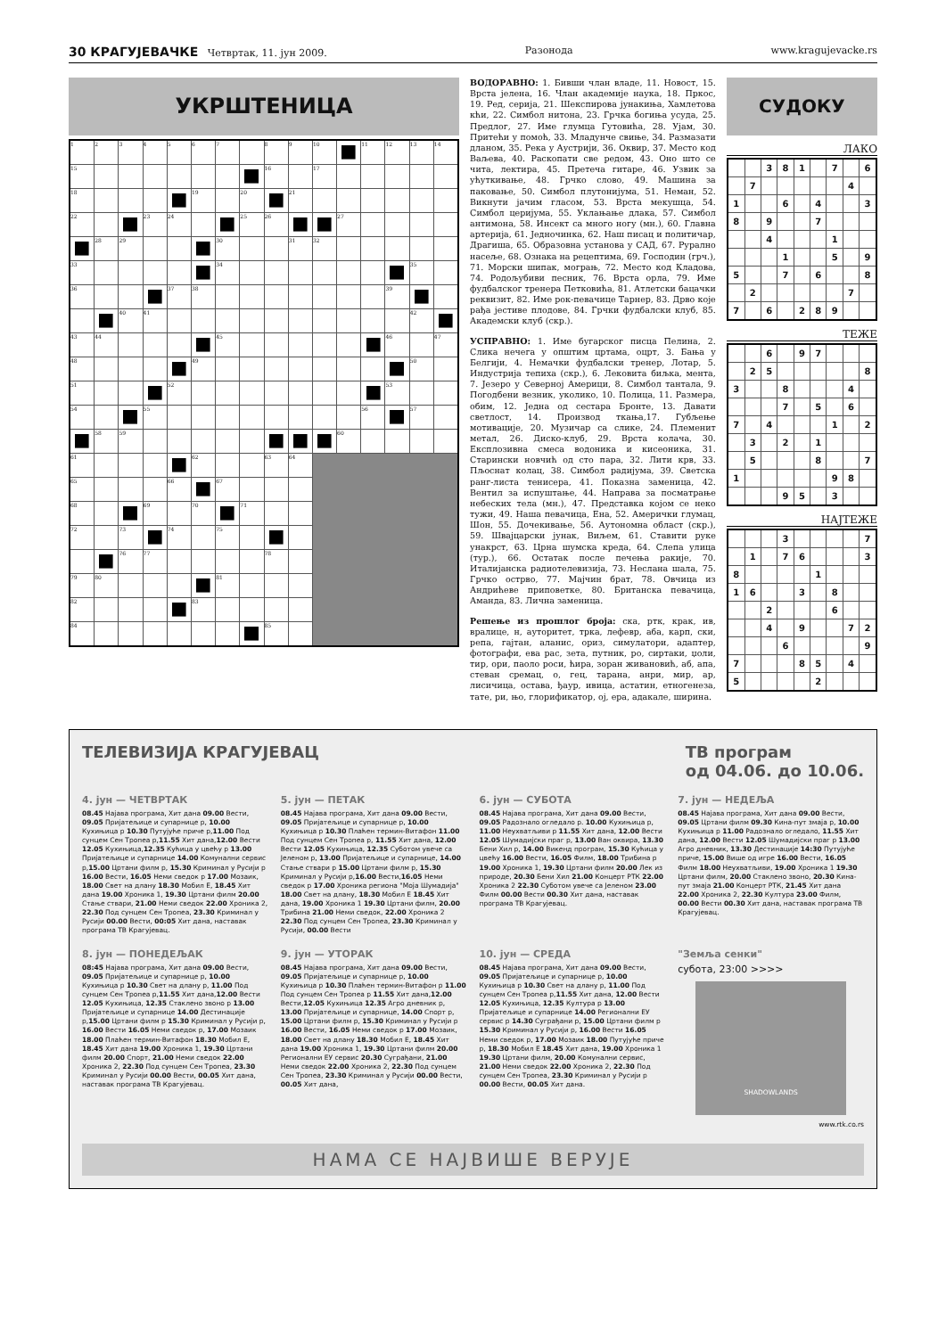30 КРАГУЈЕВАЧКЕ Четвртак, 11. јун 2009. Разонода www.kragujevacke.rs
УКРШТЕНИЦА
| 1 | 2 | 3 | 4 | 5 | 6 | 7 | | 8 | 9 | 10 | | 11 | 12 | 13 | 14 |
| 15 | | | | | | | | 16 | | 17 | | | | | |
| 18 | | | | | 19 | | 20 | | 21 | | | | | | |
| 22 | | | 23 | 24 | | | 25 | 26 | | | 27 | | | | |
| | 28 | 29 | | | | 30 | | | 31 | 32 | | | | | |
| 33 | | | | | | 34 | | | | | | | | 35 | |
| 36 | | | | 37 | 38 | | | | | | | | 39 | | |
| | | 40 | 41 | | | | | | | | | | | 42 | |
| 43 | 44 | | | | | 45 | | | | | | | 46 | | 47 |
| 48 | | | | | 49 | | | | | | | | | 50 | |
| 51 | | | | 52 | | | | | | | | | 53 | | |
| 54 | | | 55 | | | | | | | | | 56 | | 57 | |
| | 58 | 59 | | | | | | | | | 60 | | | | |
| 61 | | | | | 62 | | | 63 | 64 | | | | | | |
| 65 | | | | 66 | | 67 | | | | | | | | | |
| 68 | | | 69 | | 70 | | 71 | | | | | | | | |
| 72 | | 73 | | 74 | | 75 | | | | | | | | | |
| | | 76 | 77 | | | | | 78 | | | | | | | |
| 79 | 80 | | | | | 81 | | | | | | | | | |
| 82 | | | | | 83 | | | | | | | | | | |
| 84 | | | | | | | | 85 | | | | | | | |
ВОДОРАВНО: 1. Бивши члан владе, 11. Новост, 15. Врста јелена, 16. Члан академије наука, 18. Пркос, 19. Ред, серија, 21. Шекспирова јунакиња, Хамлетова кћи, 22. Симбол нитона, 23. Грчка богиња усуда, 25. Предлог, 27. Име глумца Гутовића, 28. Ујам, 30. Притећи у помоћ, 33. Младунче свиње, 34. Размазати дланом, 35. Река у Аустрији, 36. Оквир, 37. Место код Ваљева, 40. Раскопати све редом, 43. Оно што се чита, лектира, 45. Претеча гитаре, 46. Узвик за ућуткивање, 48. Грчко слово, 49. Машина за паковање, 50. Симбол плутонијума, 51. Неман, 52. Викнути јачим гласом, 53. Врста мекушца, 54. Симбол церијума, 55. Уклањање длака, 57. Симбол антимона, 58. Инсект са много ногу (мн.), 60. Главна артерија, 61. Једночинка, 62. Наш писац и политичар, Драгиша, 65. Образовна установа у САД, 67. Рурално насеље, 68. Ознака на рецептима, 69. Господин (грч.), 71. Морски шипак, мограњ, 72. Место код Кладова, 74. Родољубиви песник, 76. Врста орла, 79. Име фудбалског тренера Петковића, 81. Атлетски бацачки реквизит, 82. Име рок-певачице Тарнер, 83. Дрво које рађа јестиве плодове, 84. Грчки фудбалски клуб, 85. Академски клуб (скр.).
УСПРАВНО: 1. Име бугарског писца Пелина, 2. Слика нечега у општим цртама, оцрт, 3. Бања у Белгији, 4. Немачки фудбалски тренер, Лотар, 5. Индустрија тепиха (скр.), 6. Лековита биљка, мента, 7. Језеро у Северној Америци, 8. Симбол тантала, 9. Погодбени везник, уколико, 10. Полица, 11. Размера, обим, 12. Једна од сестара Бронте, 13. Давати светлост, 14. Производ ткања,17. Губљење мотивације, 20. Музичар са слике, 24. Племенит метал, 26. Диско-клуб, 29. Врста колача, 30. Експлозивна смеса водоника и кисеоника, 31. Старински новчић од сто пара, 32. Лити крв, 33. Пљоснат колац, 38. Симбол радијума, 39. Светска ранг-листа тенисера, 41. Показна заменица, 42. Вентил за испуштање, 44. Направа за посматрање небеских тела (мн.), 47. Представка којом се неко тужи, 49. Наша певачица, Ена, 52. Амерички глумац, Шон, 55. Дочекивање, 56. Аутономна област (скр.), 59. Швајцарски јунак, Виљем, 61. Ставити руке унакрст, 63. Црна шумска креда, 64. Слепа улица (тур.), 66. Остатак после печења ракије, 70. Италијанска радиотелевизија, 73. Неслана шала, 75. Грчко острво, 77. Мајчин брат, 78. Овчица из Андрићеве приповетке, 80. Британска певачица, Аманда, 83. Лична заменица.
Решење из прошлог броја: ска, ртк, крак, ив, вралице, н, ауторитет, трка, лефевр, аба, карп, ски, репа, гајтан, аланис, ориз, симулатори, адаптер, фотографи, ева рас, зета, путник, ро, сиртаки, џоли, тир, ори, паоло роси, ћира, зоран живановић, аб, апа, стеван сремац, о, гец, тарана, анри, мир, ар, лисичица, остава, ђаур, ивица, астатин, етногенеза, тате, ри, њо, глорификатор, ој, ера, адакале, ширина.
СУДОКУ
ЛАКО
| | | 3 | 8 | 1 | | 7 | | 6 |
| | 7 | | | | | | 4 | |
| 1 | | | 6 | | 4 | | | 3 |
| 8 | | 9 | | | 7 | | | |
| | | 4 | | | | 1 | | |
| | | | 1 | | | 5 | | 9 |
| 5 | | | 7 | | 6 | | | 8 |
| | 2 | | | | | | 7 | |
| 7 | | 6 | | 2 | 8 | 9 | | |
ТЕЖЕ
| | | 6 | | 9 | 7 | | | |
| | 2 | 5 | | | | | | 8 |
| 3 | | | 8 | | | | 4 | |
| | | | 7 | | 5 | | 6 | |
| 7 | | 4 | | | | 1 | | 2 |
| | 3 | | 2 | | 1 | | | |
| | 5 | | | | 8 | | | 7 |
| 1 | | | | | | 9 | 8 | |
| | | | 9 | 5 | | 3 | | |
НАЈТЕЖЕ
| | | | 3 | | | | | 7 |
| | 1 | | 7 | 6 | | | | 3 |
| 8 | | | | | 1 | | | |
| 1 | 6 | | | 3 | | 8 | | |
| | | 2 | | | | 6 | | |
| | | 4 | | 9 | | | 7 | 2 |
| | | | 6 | | | | | 9 |
| 7 | | | | 8 | 5 | | 4 | |
| 5 | | | | | 2 | | | |
ТЕЛЕВИЗИЈА КРАГУЈЕВАЦ ТВ програм
од 04.06. до 10.06.
4. јун — ЧЕТВРТАК
08.45 Најава програма, Хит дана 09.00 Вести, 09.05 Пријатељице и супарнице р, 10.00 Кухињица р 10.30 Путујуће приче р,11.00 Под сунцем Сен Тропеа р,11.55 Хит дана,12.00 Вести 12.05 Кухињица,12.35 Кућица у цвећу р 13.00 Пријатељице и супарнице 14.00 Комунални сервис р,15.00 Цртани филм р, 15.30 Криминал у Русији р 16.00 Вести, 16.05 Неми сведок р 17.00 Мозаик, 18.00 Свет на длану 18.30 Мобил Е, 18.45 Хит дана 19.00 Хроника 1, 19.30 Цртани филм 20.00 Стање ствари, 21.00 Неми сведок 22.00 Хроника 2, 22.30 Под сунцем Сен Тропеа, 23.30 Криминал у Русији 00.00 Вести, 00:05 Хит дана, наставак програма ТВ Крагујевац.
5. јун — ПЕТАК
08.45 Најава програма, Хит дана 09.00 Вести, 09.05 Пријатељице и супарнице р, 10.00 Кухињица р 10.30 Плаћен термин-Витафон 11.00 Под сунцем Сен Тропеа р, 11.55 Хит дана, 12.00 Вести 12.05 Кухињица, 12.35 Суботом увече са Јеленом р, 13.00 Пријатељице и супарнице, 14.00 Стање ствари р 15.00 Цртани филм р, 15.30 Криминал у Русији р,16.00 Вести,16.05 Неми сведок р 17.00 Хроника региона "Моја Шумадија" 18.00 Свет на длану, 18.30 Мобил Е 18.45 Хит дана, 19.00 Хроника 1 19.30 Цртани филм, 20.00 Трибина 21.00 Неми сведок, 22.00 Хроника 2 22.30 Под сунцем Сен Тропеа, 23.30 Криминал у Русији, 00.00 Вести
6. јун — СУБОТА
08.45 Најава програма, Хит дана 09.00 Вести, 09.05 Радознало огледало р. 10.00 Кухињица р, 11.00 Неухватљиви р 11.55 Хит дана, 12.00 Вести 12.05 Шумадијски праг р, 13.00 Ван оквира, 13.30 Бени Хил р, 14.00 Викенд програм, 15.30 Кућица у цвећу 16.00 Вести, 16.05 Филм, 18.00 Трибина р 19.00 Хроника 1, 19.30 Цртани филм 20.00 Лек из природе, 20.30 Бени Хил 21.00 Концерт РТК 22.00 Хроника 2 22.30 Суботом увече са Јеленом 23.00 Филм 00.00 Вести 00.30 Хит дана, наставак програма ТВ Крагујевац.
7. јун — НЕДЕЉА
08.45 Најава програма, Хит дана 09.00 Вести, 09.05 Цртани филм 09.30 Кина-пут змаја р, 10.00 Кухињица р 11.00 Радознало огледало, 11.55 Хит дана, 12.00 Вести 12.05 Шумадијски праг р 13.00 Агро дневник, 13.30 Дестинације 14:30 Путујуће приче, 15.00 Више од игре 16.00 Вести, 16.05 Филм 18.00 Неухватљиви, 19.00 Хроника 1 19.30 Цртани филм, 20.00 Стаклено звоно, 20.30 Кина-пут змаја 21.00 Концерт РТК, 21.45 Хит дана 22.00 Хроника 2, 22.30 Култура 23.00 Филм, 00.00 Вести 00.30 Хит дана, наставак програма ТВ Крагујевац.
8. јун — ПОНЕДЕЉАК
08:45 Најава програма, Хит дана 09.00 Вести, 09.05 Пријатељице и супарнице р, 10.00 Кухињица р 10.30 Свет на длану р, 11.00 Под сунцем Сен Тропеа р,11.55 Хит дана,12.00 Вести 12.05 Кухињица, 12.35 Стаклено звоно р 13.00 Пријатељице и супарнице 14.00 Дестинације р,15.00 Цртани филм р 15.30 Криминал у Русији р, 16.00 Вести 16.05 Неми сведок р, 17.00 Мозаик 18.00 Плаћен термин-Витафон 18.30 Мобил Е, 18.45 Хит дана 19.00 Хроника 1, 19.30 Цртани филм 20.00 Спорт, 21.00 Неми сведок 22.00 Хроника 2, 22.30 Под сунцем Сен Тропеа, 23.30 Криминал у Русији 00.00 Вести, 00.05 Хит дана, наставак програма ТВ Крагујевац.
9. јун — УТОРАК
08.45 Најава програма, Хит дана 09.00 Вести, 09.05 Пријатељице и супарнице р, 10.00 Кухињица р 10.30 Плаћен термин-Витафон р 11.00 Под сунцем Сен Тропеа р 11.55 Хит дана,12.00 Вести,12.05 Кухињица 12.35 Агро дневник р, 13.00 Пријатељице и супарнице, 14.00 Спорт р, 15.00 Цртани филм р, 15.30 Криминал у Русији р 16.00 Вести, 16.05 Неми сведок р 17.00 Мозаик, 18.00 Свет на длану 18.30 Мобил Е, 18.45 Хит дана 19.00 Хроника 1, 19.30 Цртани филм 20.00 Регионални ЕУ сервис 20.30 Суграђани, 21.00 Неми сведок 22.00 Хроника 2, 22.30 Под сунцем Сен Тропеа, 23.30 Криминал у Русији 00.00 Вести, 00.05 Хит дана,
10. јун — СРЕДА
08.45 Најава програма, Хит дана 09.00 Вести, 09.05 Пријатељице и супарнице р, 10.00 Кухињица р 10.30 Свет на длану р, 11.00 Под сунцем Сен Тропеа р,11.55 Хит дана, 12.00 Вести 12.05 Кухињица, 12.35 Култура р 13.00 Пријатељице и супарнице 14.00 Регионални ЕУ сервис р 14.30 Суграђани р, 15.00 Цртани филм р 15.30 Криминал у Русији р, 16.00 Вести 16.05 Неми сведок р, 17.00 Мозаик 18.00 Путујуће приче р, 18.30 Мобил Е 18.45 Хит дана, 19.00 Хроника 1 19.30 Цртани филм, 20.00 Комунални сервис, 21.00 Неми сведок 22.00 Хроника 2, 22.30 Под сунцем Сен Тропеа, 23.30 Криминал у Русији р 00.00 Вести, 00.05 Хит дана.
"Земља сенки"
субота, 23:00 >>>>
SHADOWLANDS
www.rtk.co.rs
НАМА СЕ НАЈВИШЕ ВЕРУЈЕ